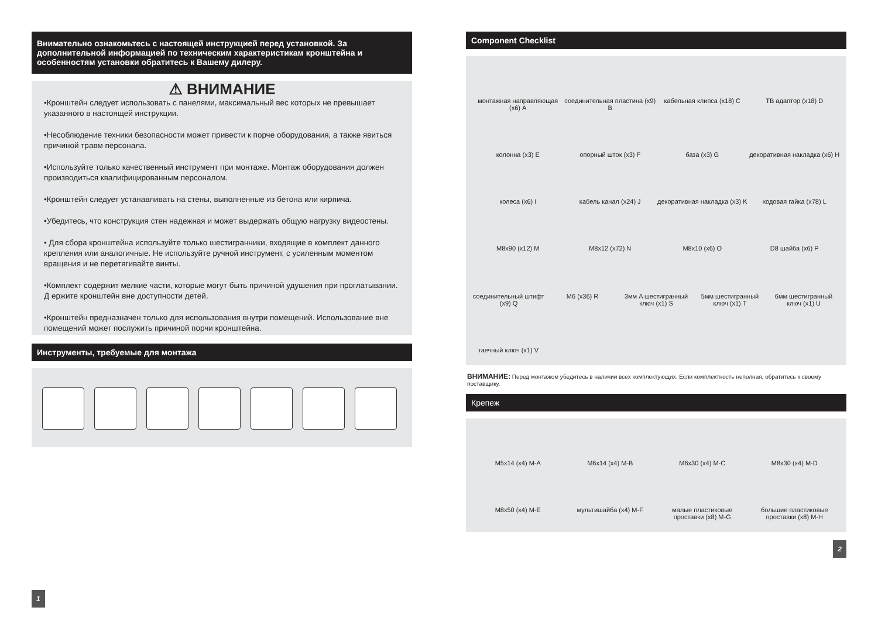Внимательно ознакомьтесь с настоящей инструкцией перед установкой. За дополнительной информацией по техническим характеристикам кронштейна и особенностям установки обратитесь к Вашему дилеру.
⚠ ВНИМАНИЕ
•Кронштейн следует использовать с панелями, максимальный вес которых не превышает указанного в настоящей инструкции.
•Несоблюдение техники безопасности может привести к порче оборудования, а также явиться причиной травм персонала.
•Используйте только качественный инструмент при монтаже. Монтаж оборудования должен производиться квалифицированным персоналом.
•Кронштейн следует устанавливать на стены, выполненные из бетона или кирпича.
•Убедитесь, что конструкция стен надежная и может выдержать общую нагрузку видеостены.
• Для сбора кронштейна используйте только шестигранники, входящие в комплект данного крепления или аналогичные. Не используйте ручной инструмент, с усиленным моментом вращения и не перетягивайте винты.
•Комплект содержит мелкие части, которые могут быть причиной удушения при проглатывании. Д ержите кронштейн вне доступности детей.
•Кронштейн предназначен только для использования внутри помещений. Использование вне помещений может послужить причиной порчи кронштейна.
Инструменты, требуемые для монтажа
1
Component Checklist
монтажная направляющая (x6) A
соединительная пластина (x9) B
кабельная клипса (x18) C
ТВ адаптор (x18) D
колонна (x3) E
опорный шток (x3) F
база (x3) G
декоративная накладка (x6) H
колеса (x6) I
кабель канал (x24) J
декоративная накладка (x3) K
ходовая гайка (x78) L
M8x90 (x12) M
M8x12 (x72) N
M8x10 (x6) O
D8 шайба (x6) P
соединительный штифт (x9) Q
M6 (x36) R
3мм A шестигранный ключ (x1) S
5мм шестигранный ключ (x1) T
6мм шестигранный ключ (x1) U
гаечный ключ (x1) V
ВНИМАНИЕ: Перед монтажом убедитесь в наличии всех комплектующих. Если комплектность неполная, обратитесь к своему поставщику.
Крепеж
M5x14 (x4) M-A
M6x14 (x4) M-B
M6x30 (x4) M-C
M8x30 (x4) M-D
M8x50 (x4) M-E
мультишайба (x4) M-F
малые пластиковые проставки (x8) M-G
большие пластиковые проставки (x8) M-H
2